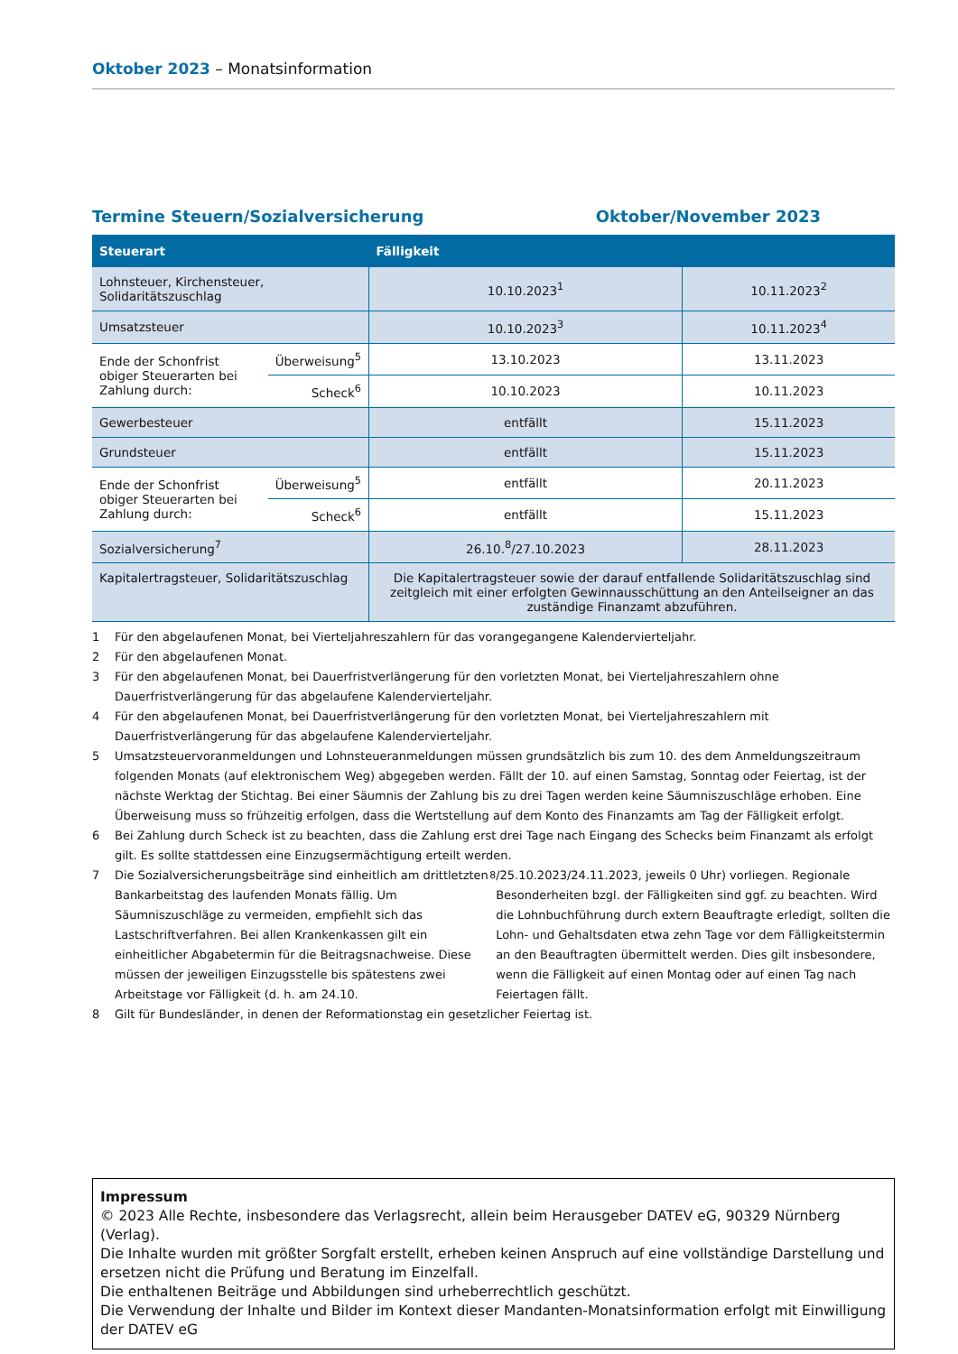Oktober 2023 – Monatsinformation
Termine Steuern/Sozialversicherung Oktober/November 2023
| Steuerart | | Fälligkeit | |
| --- | --- | --- | --- |
| Lohnsteuer, Kirchensteuer, Solidaritätszuschlag | | 10.10.2023<sup>1</sup> | 10.11.2023<sup>2</sup> |
| Umsatzsteuer | | 10.10.2023<sup>3</sup> | 10.11.2023<sup>4</sup> |
| Ende der Schonfrist obiger Steuerarten bei Zahlung durch: | Überweisung<sup>5</sup> | 13.10.2023 | 13.11.2023 |
| | Scheck<sup>6</sup> | 10.10.2023 | 10.11.2023 |
| Gewerbesteuer | | entfällt | 15.11.2023 |
| Grundsteuer | | entfällt | 15.11.2023 |
| Ende der Schonfrist obiger Steuerarten bei Zahlung durch: | Überweisung<sup>5</sup> | entfällt | 20.11.2023 |
| | Scheck<sup>6</sup> | entfällt | 15.11.2023 |
| Sozialversicherung<sup>7</sup> | | 26.10.<sup>8</sup>/27.10.2023 | 28.11.2023 |
| Kapitalertragsteuer, Solidaritätszuschlag | | Die Kapitalertragsteuer sowie der darauf entfallende Solidaritätszuschlag sind zeitgleich mit einer erfolgten Gewinnausschüttung an den Anteilseigner an das zuständige Finanzamt abzuführen. | |
1 Für den abgelaufenen Monat, bei Vierteljahreszahlern für das vorangegangene Kalendervierteljahr.
2 Für den abgelaufenen Monat.
3 Für den abgelaufenen Monat, bei Dauerfristverlängerung für den vorletzten Monat, bei Vierteljahreszahlern ohne Dauerfristverlängerung für das abgelaufene Kalendervierteljahr.
4 Für den abgelaufenen Monat, bei Dauerfristverlängerung für den vorletzten Monat, bei Vierteljahreszahlern mit Dauerfristverlängerung für das abgelaufene Kalendervierteljahr.
5 Umsatzsteuervoranmeldungen und Lohnsteueranmeldungen müssen grundsätzlich bis zum 10. des dem Anmeldungszeitraum folgenden Monats (auf elektronischem Weg) abgegeben werden. Fällt der 10. auf einen Samstag, Sonntag oder Feiertag, ist der nächste Werktag der Stichtag. Bei einer Säumnis der Zahlung bis zu drei Tagen werden keine Säumniszuschläge erhoben. Eine Überweisung muss so frühzeitig erfolgen, dass die Wertstellung auf dem Konto des Finanzamts am Tag der Fälligkeit erfolgt.
6 Bei Zahlung durch Scheck ist zu beachten, dass die Zahlung erst drei Tage nach Eingang des Schecks beim Finanzamt als erfolgt gilt. Es sollte stattdessen eine Einzugsermächtigung erteilt werden.
7 Die Sozialversicherungsbeiträge sind einheitlich am drittletzten Bankarbeitstag des laufenden Monats fällig. Um Säumniszuschläge zu vermeiden, empfiehlt sich das Lastschriftverfahren. Bei allen Krankenkassen gilt ein einheitlicher Abgabetermin für die Beitragsnachweise. Diese müssen der jeweiligen Einzugsstelle bis spätestens zwei Arbeitstage vor Fälligkeit (d. h. am 24.10.<sup>8</sup>/25.10.2023/24.11.2023, jeweils 0 Uhr) vorliegen. Regionale Besonderheiten bzgl. der Fälligkeiten sind ggf. zu beachten. Wird die Lohnbuchführung durch extern Beauftragte erledigt, sollten die Lohn- und Gehaltsdaten etwa zehn Tage vor dem Fälligkeitstermin an den Beauftragten übermittelt werden. Dies gilt insbesondere, wenn die Fälligkeit auf einen Montag oder auf einen Tag nach Feiertagen fällt.
8 Gilt für Bundesländer, in denen der Reformationstag ein gesetzlicher Feiertag ist.
Impressum
© 2023 Alle Rechte, insbesondere das Verlagsrecht, allein beim Herausgeber DATEV eG, 90329 Nürnberg (Verlag).
Die Inhalte wurden mit größter Sorgfalt erstellt, erheben keinen Anspruch auf eine vollständige Darstellung und ersetzen nicht die Prüfung und Beratung im Einzelfall.
Die enthaltenen Beiträge und Abbildungen sind urheberrechtlich geschützt.
Die Verwendung der Inhalte und Bilder im Kontext dieser Mandanten-Monatsinformation erfolgt mit Einwilligung der DATEV eG